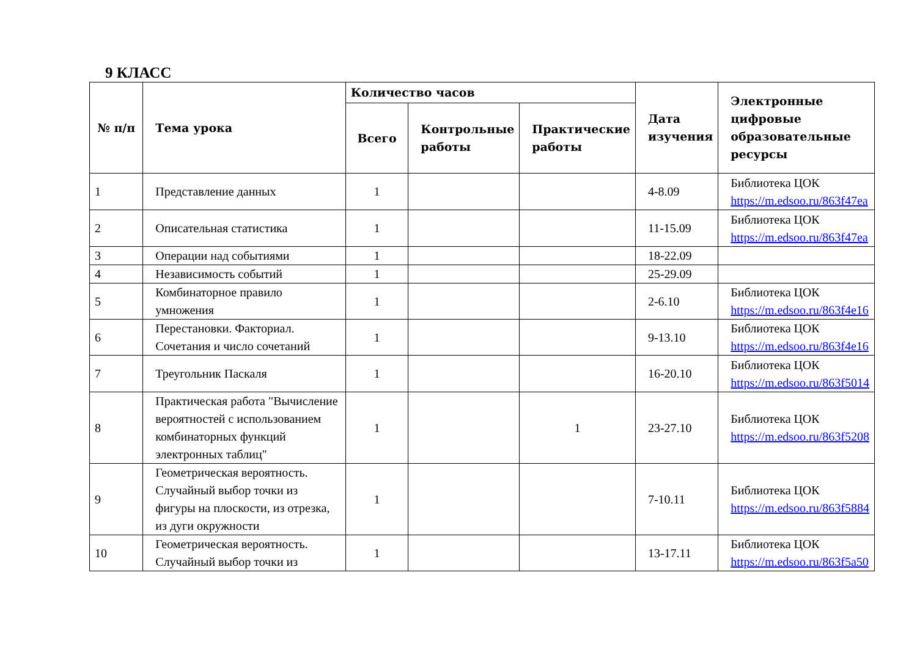9 КЛАСС
| № п/п | Тема урока | Количество часов | | | Дата изучения | Электронные цифровые образовательные ресурсы |
| --- | --- | --- | --- | --- | --- | --- |
| | | Всего | Контрольные работы | Практические работы | | |
| 1 | Представление данных | 1 | | | 4-8.09 | Библиотека ЦОК https://m.edsoo.ru/863f47ea |
| 2 | Описательная статистика | 1 | | | 11-15.09 | Библиотека ЦОК https://m.edsoo.ru/863f47ea |
| 3 | Операции над событиями | 1 | | | 18-22.09 | |
| 4 | Независимость событий | 1 | | | 25-29.09 | |
| 5 | Комбинаторное правило умножения | 1 | | | 2-6.10 | Библиотека ЦОК https://m.edsoo.ru/863f4e16 |
| 6 | Перестановки. Факториал. Сочетания и число сочетаний | 1 | | | 9-13.10 | Библиотека ЦОК https://m.edsoo.ru/863f4e16 |
| 7 | Треугольник Паскаля | 1 | | | 16-20.10 | Библиотека ЦОК https://m.edsoo.ru/863f5014 |
| 8 | Практическая работа "Вычисление вероятностей с использованием комбинаторных функций электронных таблиц" | 1 | | 1 | 23-27.10 | Библиотека ЦОК https://m.edsoo.ru/863f5208 |
| 9 | Геометрическая вероятность. Случайный выбор точки из фигуры на плоскости, из отрезка, из дуги окружности | 1 | | | 7-10.11 | Библиотека ЦОК https://m.edsoo.ru/863f5884 |
| 10 | Геометрическая вероятность. Случайный выбор точки из | 1 | | | 13-17.11 | Библиотека ЦОК https://m.edsoo.ru/863f5a50 |